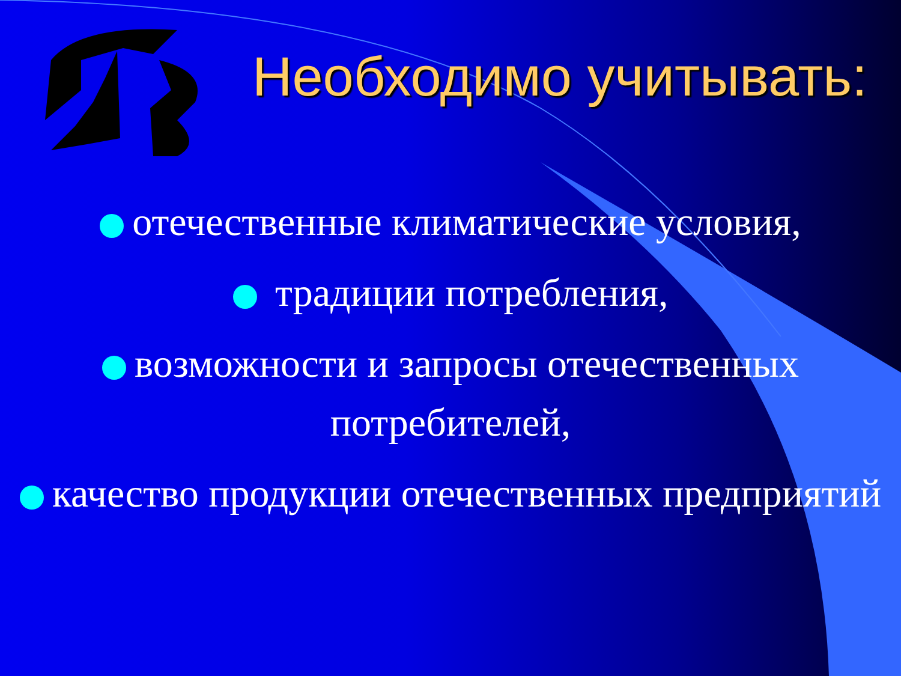Необходимо учитывать:
отечественные климатические условия,
традиции потребления,
возможности и запросы отечественных потребителей,
качество продукции отечественных предприятий